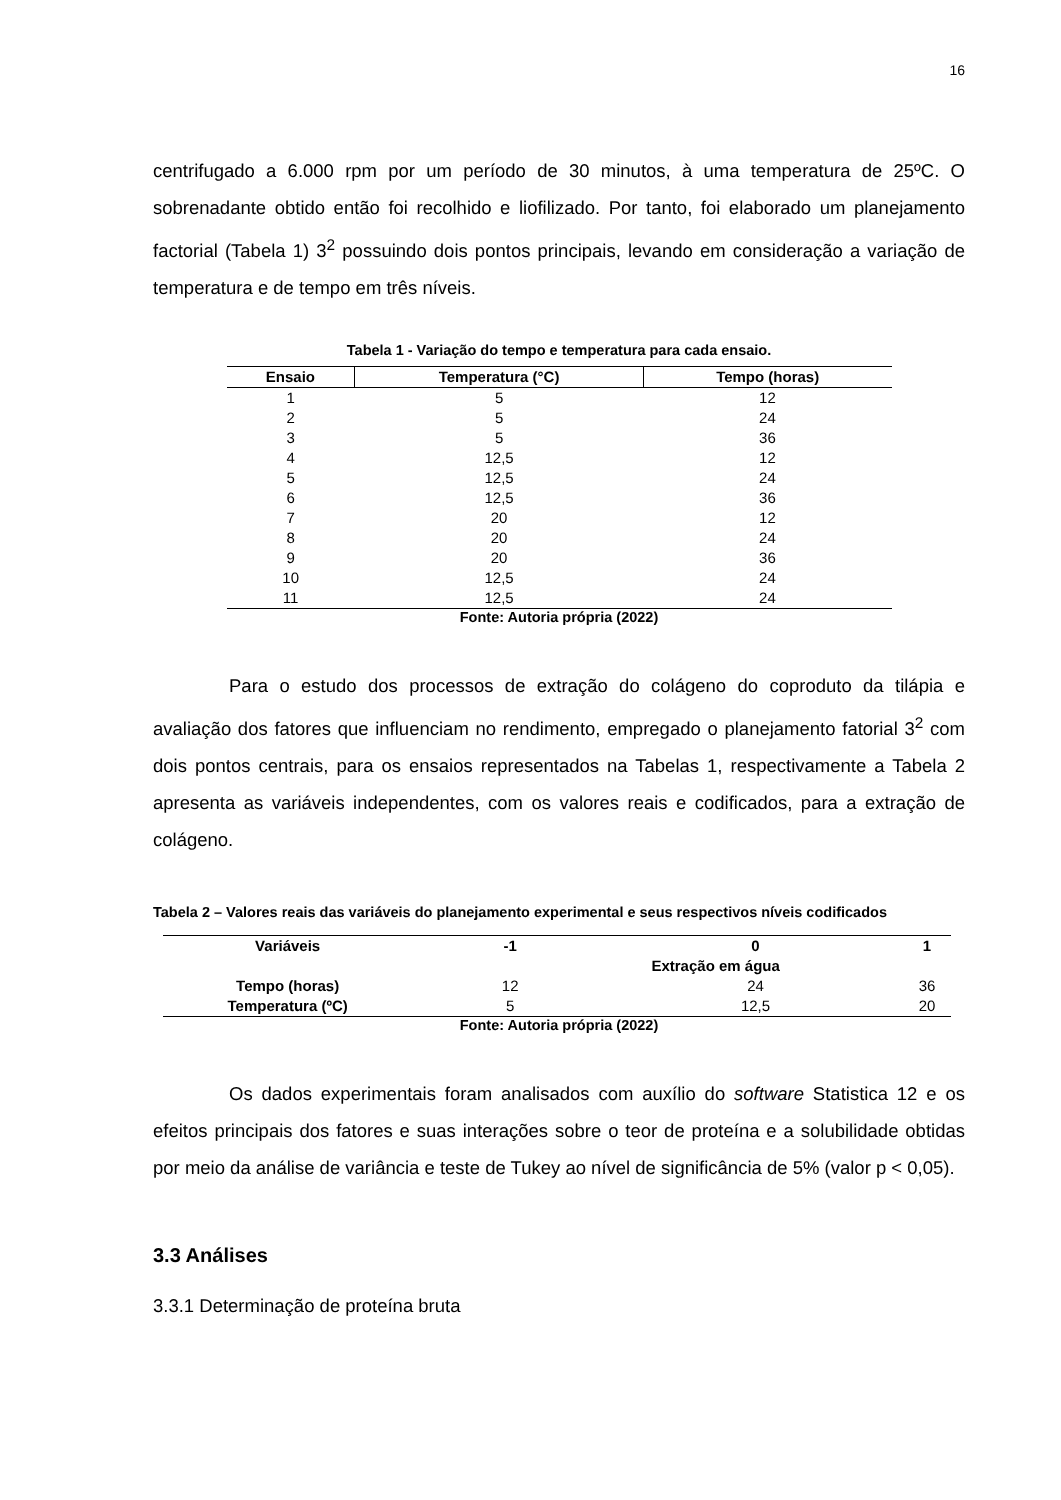16
centrifugado a 6.000 rpm por um período de 30 minutos, à uma temperatura de 25ºC. O sobrenadante obtido então foi recolhido e liofilizado. Por tanto, foi elaborado um planejamento factorial (Tabela 1) 3<sup>2</sup> possuindo dois pontos principais, levando em consideração a variação de temperatura e de tempo em três níveis.
Tabela 1 - Variação do tempo e temperatura para cada ensaio.
| Ensaio | Temperatura (°C) | Tempo (horas) |
| --- | --- | --- |
| 1 | 5 | 12 |
| 2 | 5 | 24 |
| 3 | 5 | 36 |
| 4 | 12,5 | 12 |
| 5 | 12,5 | 24 |
| 6 | 12,5 | 36 |
| 7 | 20 | 12 |
| 8 | 20 | 24 |
| 9 | 20 | 36 |
| 10 | 12,5 | 24 |
| 11 | 12,5 | 24 |
Fonte: Autoria própria (2022)
Para o estudo dos processos de extração do colágeno do coproduto da tilápia e avaliação dos fatores que influenciam no rendimento, empregado o planejamento fatorial 3<sup>2</sup> com dois pontos centrais, para os ensaios representados na Tabelas 1, respectivamente a Tabela 2 apresenta as variáveis independentes, com os valores reais e codificados, para a extração de colágeno.
Tabela 2 – Valores reais das variáveis do planejamento experimental e seus respectivos níveis codificados
| Variáveis | -1 | 0 | 1 |
| --- | --- | --- | --- |
| | Extração em água | | |
| Tempo (horas) | 12 | 24 | 36 |
| Temperatura (ºC) | 5 | 12,5 | 20 |
Fonte: Autoria própria (2022)
Os dados experimentais foram analisados com auxílio do software Statistica 12 e os efeitos principais dos fatores e suas interações sobre o teor de proteína e a solubilidade obtidas por meio da análise de variância e teste de Tukey ao nível de significância de 5% (valor p < 0,05).
3.3 Análises
3.3.1 Determinação de proteína bruta